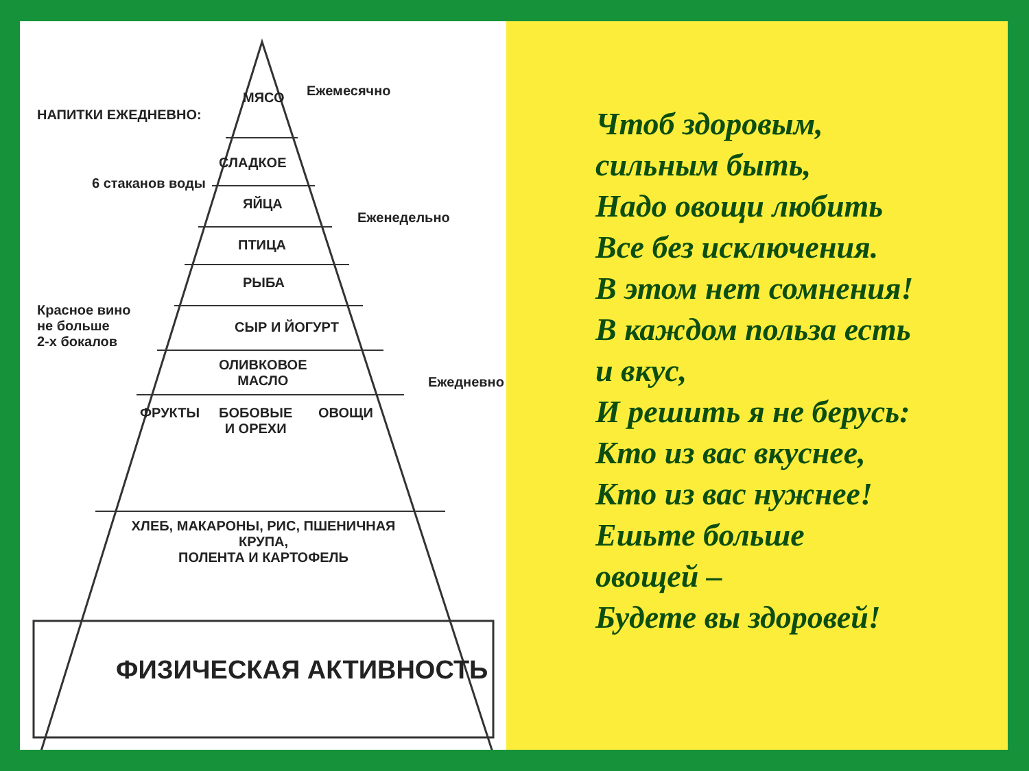НАПИТКИ ЕЖЕДНЕВНО:
6 стаканов воды
Красное вино
не больше
2-х бокалов
МЯСО Ежемесячно
СЛАДКОЕ
ЯЙЦА
Еженедельно
ПТИЦА
РЫБА
СЫР И ЙОГУРТ
ОЛИВКОВОЕ
МАСЛО
Ежедневно
ФРУКТЫ
БОБОВЫЕ
И ОРЕХИ
ОВОЩИ
ХЛЕБ, МАКАРОНЫ, РИС, ПШЕНИЧНАЯ КРУПА,
ПОЛЕНТА И КАРТОФЕЛЬ
ФИЗИЧЕСКАЯ АКТИВНОСТЬ
Чтоб здоровым,
сильным быть,
Надо овощи любить
Все без исключения.
В этом нет сомнения!
В каждом польза есть
и вкус,
И решить я не берусь:
Кто из вас вкуснее,
Кто из вас нужнее!
Ешьте больше
овощей –
Будете вы здоровей!